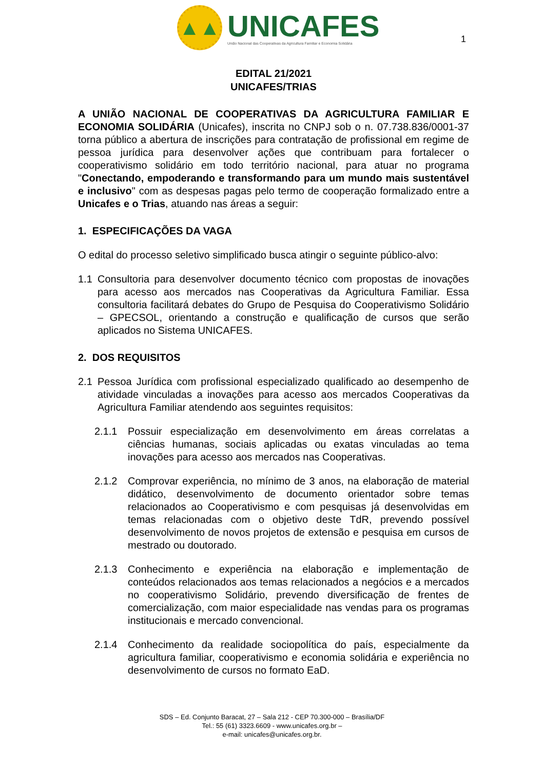▲▲
UNICAFES
União Nacional das Cooperativas da Agricultura Familiar e Economia Solidária
1
EDITAL 21/2021
UNICAFES/TRIAS
A UNIÃO NACIONAL DE COOPERATIVAS DA AGRICULTURA FAMILIAR E ECONOMIA SOLIDÁRIA (Unicafes), inscrita no CNPJ sob o n. 07.738.836/0001-37 torna público a abertura de inscrições para contratação de profissional em regime de pessoa jurídica para desenvolver ações que contribuam para fortalecer o cooperativismo solidário em todo território nacional, para atuar no programa "Conectando, empoderando e transformando para um mundo mais sustentável e inclusivo" com as despesas pagas pelo termo de cooperação formalizado entre a Unicafes e o Trias, atuando nas áreas a seguir:
1. ESPECIFICAÇÕES DA VAGA
O edital do processo seletivo simplificado busca atingir o seguinte público-alvo:
1.1 Consultoria para desenvolver documento técnico com propostas de inovações para acesso aos mercados nas Cooperativas da Agricultura Familiar. Essa consultoria facilitará debates do Grupo de Pesquisa do Cooperativismo Solidário – GPECSOL, orientando a construção e qualificação de cursos que serão aplicados no Sistema UNICAFES.
2. DOS REQUISITOS
2.1 Pessoa Jurídica com profissional especializado qualificado ao desempenho de atividade vinculadas a inovações para acesso aos mercados Cooperativas da Agricultura Familiar atendendo aos seguintes requisitos:
2.1.1 Possuir especialização em desenvolvimento em áreas correlatas a ciências humanas, sociais aplicadas ou exatas vinculadas ao tema inovações para acesso aos mercados nas Cooperativas.
2.1.2 Comprovar experiência, no mínimo de 3 anos, na elaboração de material didático, desenvolvimento de documento orientador sobre temas relacionados ao Cooperativismo e com pesquisas já desenvolvidas em temas relacionadas com o objetivo deste TdR, prevendo possível desenvolvimento de novos projetos de extensão e pesquisa em cursos de mestrado ou doutorado.
2.1.3 Conhecimento e experiência na elaboração e implementação de conteúdos relacionados aos temas relacionados a negócios e a mercados no cooperativismo Solidário, prevendo diversificação de frentes de comercialização, com maior especialidade nas vendas para os programas institucionais e mercado convencional.
2.1.4 Conhecimento da realidade sociopolítica do país, especialmente da agricultura familiar, cooperativismo e economia solidária e experiência no desenvolvimento de cursos no formato EaD.
SDS – Ed. Conjunto Baracat, 27 – Sala 212 - CEP 70.300-000 – Brasília/DF
Tel.: 55 (61) 3323.6609 - www.unicafes.org.br –
e-mail: unicafes@unicafes.org.br.